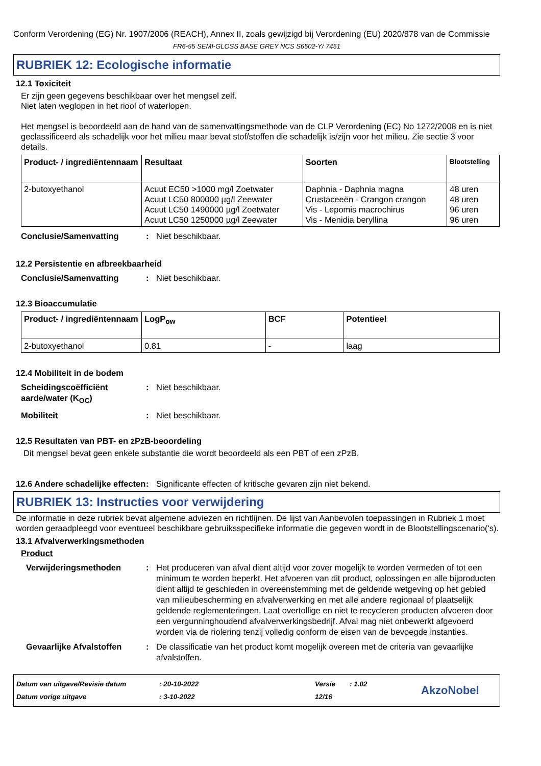Conform Verordening (EG) Nr. 1907/2006 (REACH), Annex II, zoals gewijzigd bij Verordening (EU) 2020/878 van de Commissie
FR6-55 SEMI-GLOSS BASE GREY NCS S6502-Y/ 7451
RUBRIEK 12: Ecologische informatie
12.1 Toxiciteit
Er zijn geen gegevens beschikbaar over het mengsel zelf.
Niet laten weglopen in het riool of waterlopen.
Het mengsel is beoordeeld aan de hand van de samenvattingsmethode van de CLP Verordening (EC) No 1272/2008 en is niet geclassificeerd als schadelijk voor het milieu maar bevat stof/stoffen die schadelijk is/zijn voor het milieu. Zie sectie 3 voor details.
| Product- / ingrediëntennaam | Resultaat | Soorten | Blootstelling |
| --- | --- | --- | --- |
| 2-butoxyethanol | Acuut EC50 >1000 mg/l Zoetwater Acuut LC50 800000 µg/l Zeewater Acuut LC50 1490000 µg/l Zoetwater Acuut LC50 1250000 µg/l Zeewater | Daphnia - Daphnia magna Crustaceeën - Crangon crangon Vis - Lepomis macrochirus Vis - Menidia beryllina | 48 uren 48 uren 96 uren 96 uren |
Conclusie/Samenvatting : Niet beschikbaar.
12.2 Persistentie en afbreekbaarheid
Conclusie/Samenvatting : Niet beschikbaar.
12.3 Bioaccumulatie
| Product- / ingrediëntennaam | LogP<sub>ow</sub> | BCF | Potentieel |
| --- | --- | --- | --- |
| 2-butoxyethanol | 0.81 | - | laag |
12.4 Mobiliteit in de bodem
Scheidingscoëfficiënt aarde/water (K<sub>OC</sub>)
: Niet beschikbaar.
Mobiliteit : Niet beschikbaar.
12.5 Resultaten van PBT- en zPzB-beoordeling
Dit mengsel bevat geen enkele substantie die wordt beoordeeld als een PBT of een zPzB.
12.6 Andere schadelijke effecten
: Significante effecten of kritische gevaren zijn niet bekend.
RUBRIEK 13: Instructies voor verwijdering
De informatie in deze rubriek bevat algemene adviezen en richtlijnen. De lijst van Aanbevolen toepassingen in Rubriek 1 moet worden geraadpleegd voor eventueel beschikbare gebruiksspecifieke informatie die gegeven wordt in de Blootstellingscenario('s).
13.1 Afvalverwerkingsmethoden
Product
Verwijderingsmethoden : Het produceren van afval dient altijd voor zover mogelijk te worden vermeden of tot een minimum te worden beperkt. Het afvoeren van dit product, oplossingen en alle bijproducten dient altijd te geschieden in overeenstemming met de geldende wetgeving op het gebied van milieubescherming en afvalverwerking en met alle andere regionaal of plaatselijk geldende reglementeringen. Laat overtollige en niet te recycleren producten afvoeren door een vergunninghoudend afvalverwerkingsbedrijf. Afval mag niet onbewerkt afgevoerd worden via de riolering tenzij volledig conform de eisen van de bevoegde instanties.
Gevaarlijke Afvalstoffen
: De classificatie van het product komt mogelijk overeen met de criteria van gevaarlijke afvalstoffen.
Datum van uitgave/Revisie datum
Datum vorige uitgave
: 20-10-2022
: 3-10-2022
Versie
12/16
: 1.02
AkzoNobel